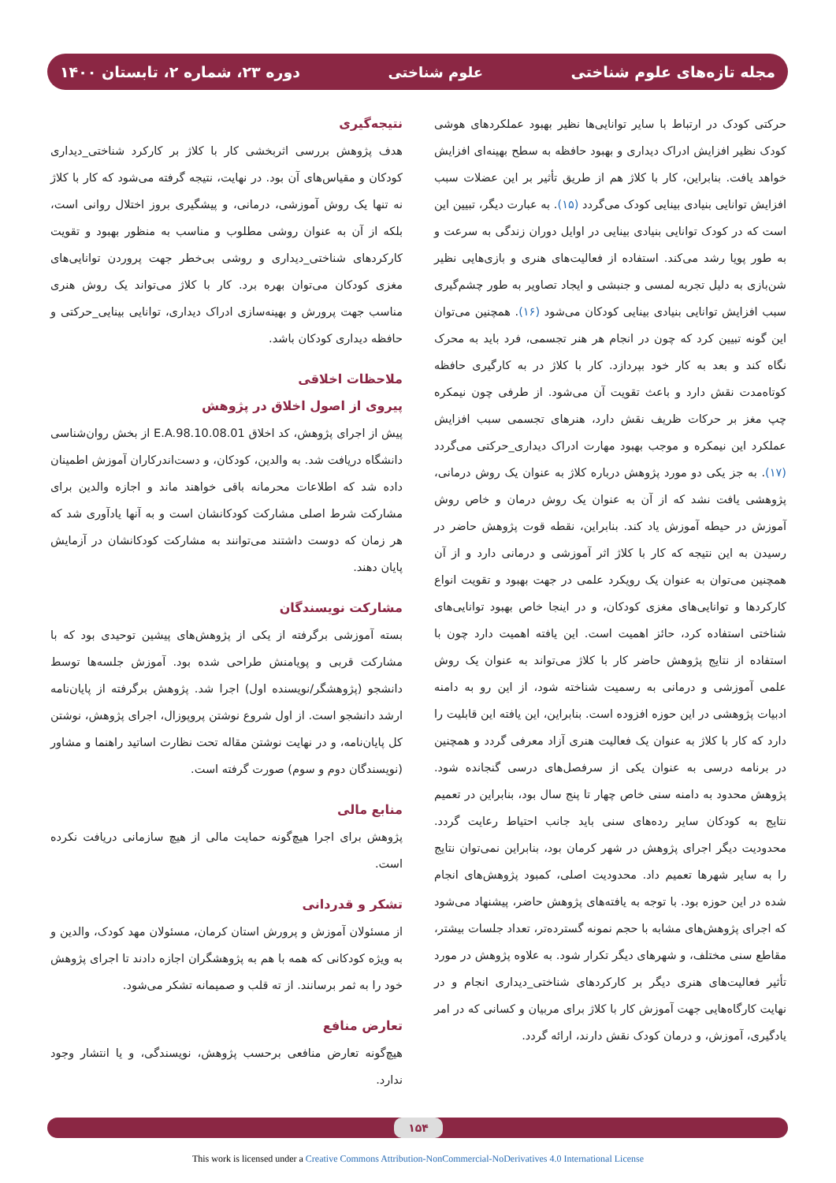مجله تازه‌های علوم شناختی علوم شناختی دوره ۲۳، شماره ۲، تابستان ۱۴۰۰
حرکتی کودک در ارتباط با سایر توانایی‌ها نظیر بهبود عملکردهای هوشی کودک نظیر افزایش ادراک دیداری و بهبود حافظه به سطح بهینه‌ای افزایش خواهد یافت. بنابراین، کار با کلاژ هم از طریق تأثیر بر این عضلات سبب افزایش توانایی بنیادی بینایی کودک می‌گردد (۱۵). به عبارت دیگر، تبیین این است که در کودک توانایی بنیادی بینایی در اوایل دوران زندگی به سرعت و به طور پویا رشد می‌کند. استفاده از فعالیت‌های هنری و بازی‌هایی نظیر شن‌بازی به دلیل تجربه لمسی و جنبشی و ایجاد تصاویر به طور چشم‌گیری سبب افزایش توانایی بنیادی بینایی کودکان می‌شود (۱۶). همچنین می‌توان این گونه تبیین کرد که چون در انجام هر هنر تجسمی، فرد باید به محرک نگاه کند و بعد به کار خود بپردازد. کار با کلاژ در به کارگیری حافظه کوتاه‌مدت نقش دارد و باعث تقویت آن می‌شود. از طرفی چون نیمکره چپ مغز بر حرکات ظریف نقش دارد، هنرهای تجسمی سبب افزایش عملکرد این نیمکره و موجب بهبود مهارت ادراک دیداری_حرکتی می‌گردد (۱۷). به جز یکی دو مورد پژوهش درباره کلاژ به عنوان یک روش درمانی، پژوهشی یافت نشد که از آن به عنوان یک روش درمان و خاص روش آموزش در حیطه آموزش یاد کند. بنابراین، نقطه قوت پژوهش حاضر در رسیدن به این نتیجه که کار با کلاژ اثر آموزشی و درمانی دارد و از آن همچنین می‌توان به عنوان یک رویکرد علمی در جهت بهبود و تقویت انواع کارکردها و توانایی‌های مغزی کودکان، و در اینجا خاص بهبود توانایی‌های شناختی استفاده کرد، حائز اهمیت است. این یافته اهمیت دارد چون با استفاده از نتایج پژوهش حاضر کار با کلاژ می‌تواند به عنوان یک روش علمی آموزشی و درمانی به رسمیت شناخته شود، از این رو به دامنه ادبیات پژوهشی در این حوزه افزوده است. بنابراین، این یافته این قابلیت را دارد که کار با کلاژ به عنوان یک فعالیت هنری آزاد معرفی گردد و همچنین در برنامه درسی به عنوان یکی از سرفصل‌های درسی گنجانده شود. پژوهش محدود به دامنه سنی خاص چهار تا پنج سال بود، بنابراین در تعمیم نتایج به کودکان سایر رده‌های سنی باید جانب احتیاط رعایت گردد. محدودیت دیگر اجرای پژوهش در شهر کرمان بود، بنابراین نمی‌توان نتایج را به سایر شهرها تعمیم داد. محدودیت اصلی، کمبود پژوهش‌های انجام شده در این حوزه بود. با توجه به یافته‌های پژوهش حاضر، پیشنهاد می‌شود که اجرای پژوهش‌های مشابه با حجم نمونه گسترده‌تر، تعداد جلسات بیشتر، مقاطع سنی مختلف، و شهرهای دیگر تکرار شود. به علاوه پژوهش در مورد تأثیر فعالیت‌های هنری دیگر بر کارکردهای شناختی_دیداری انجام و در نهایت کارگاه‌هایی جهت آموزش کار با کلاژ برای مربیان و کسانی که در امر یادگیری، آموزش، و درمان کودک نقش دارند، ارائه گردد.
نتیجه‌گیری
هدف پژوهش بررسی اثربخشی کار با کلاژ بر کارکرد شناختی_دیداری کودکان و مقیاس‌های آن بود. در نهایت، نتیجه گرفته می‌شود که کار با کلاژ نه تنها یک روش آموزشی، درمانی، و پیشگیری بروز اختلال روانی است، بلکه از آن به عنوان روشی مطلوب و مناسب به منظور بهبود و تقویت کارکردهای شناختی_دیداری و روشی بی‌خطر جهت پروردن توانایی‌های مغزی کودکان می‌توان بهره برد. کار با کلاژ می‌تواند یک روش هنری مناسب جهت پرورش و بهینه‌سازی ادراک دیداری، توانایی بینایی_حرکتی و حافظه دیداری کودکان باشد.
ملاحظات اخلاقی
پیروی از اصول اخلاق در پژوهش
پیش از اجرای پژوهش، کد اخلاق E.A.98.10.08.01 از بخش روان‌شناسی دانشگاه دریافت شد. به والدین، کودکان، و دست‌اندرکاران آموزش اطمینان داده شد که اطلاعات محرمانه باقی خواهند ماند و اجازه والدین برای مشارکت شرط اصلی مشارکت کودکانشان است و به آنها یادآوری شد که هر زمان که دوست داشتند می‌توانند به مشارکت کودکانشان در آزمایش پایان دهند.
مشارکت نویسندگان
بسته آموزشی برگرفته از یکی از پژوهش‌های پیشین توحیدی بود که با مشارکت قربی و پویامنش طراحی شده بود. آموزش جلسه‌ها توسط دانشجو (پژوهشگر/نویسنده اول) اجرا شد. پژوهش برگرفته از پایان‌نامه ارشد دانشجو است. از اول شروع نوشتن پروپوزال، اجرای پژوهش، نوشتن کل پایان‌نامه، و در نهایت نوشتن مقاله تحت نظارت اساتید راهنما و مشاور (نویسندگان دوم و سوم) صورت گرفته است.
منابع مالی
پژوهش برای اجرا هیچ‌گونه حمایت مالی از هیچ سازمانی دریافت نکرده است.
تشکر و قدردانی
از مسئولان آموزش و پرورش استان کرمان، مسئولان مهد کودک، والدین و به ویژه کودکانی که همه با هم به پژوهشگران اجازه دادند تا اجرای پژوهش خود را به ثمر برسانند. از ته قلب و صمیمانه تشکر می‌شود.
تعارض منافع
هیچ‌گونه تعارض منافعی برحسب پژوهش، نویسندگی، و یا انتشار وجود ندارد.
۱۵۴
This work is licensed under a Creative Commons Attribution-NonCommercial-NoDerivatives 4.0 International License